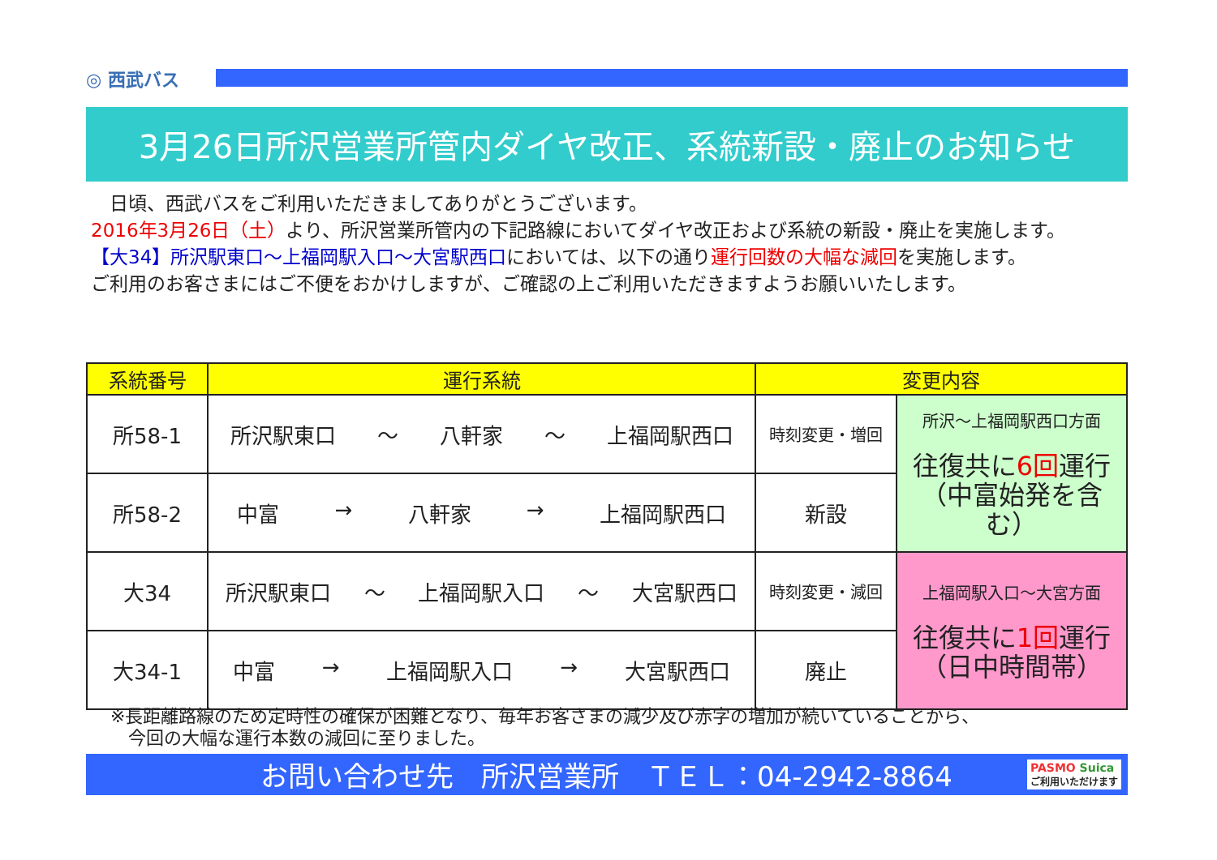◎ 西武バス
3月26日所沢営業所管内ダイヤ改正、系統新設・廃止のお知らせ
　日頃、西武バスをご利用いただきましてありがとうございます。
2016年3月26日（土）より、所沢営業所管内の下記路線においてダイヤ改正および系統の新設・廃止を実施します。
【大34】所沢駅東口～上福岡駅入口～大宮駅西口においては、以下の通り運行回数の大幅な減回を実施します。
ご利用のお客さまにはご不便をおかけしますが、ご確認の上ご利用いただきますようお願いいたします。
| 系統番号 | 運行系統 | 変更内容 | |
| --- | --- | --- | --- |
| 所58-1 | 所沢駅東口 ～ 八軒家 ～ 上福岡駅西口 | 時刻変更・増回 | 所沢～上福岡駅西口方面 往復共に 6回 運行 （中富始発を含む） |
| 所58-2 | 中富 → 八軒家 → 上福岡駅西口 | 新設 | |
| 大34 | 所沢駅東口 ～ 上福岡駅入口 ～ 大宮駅西口 | 時刻変更・減回 | 上福岡駅入口～大宮方面 往復共に 1回 運行 （日中時間帯） |
| 大34-1 | 中富 → 上福岡駅入口 → 大宮駅西口 | 廃止 | |
※長距離路線のため定時性の確保が困難となり、毎年お客さまの減少及び赤字の増加が続いていることから、
　今回の大幅な運行本数の減回に至りました。
お問い合わせ先　所沢営業所　ＴＥＬ：04-2942-8864 PASMO Suica
ご利用いただけます